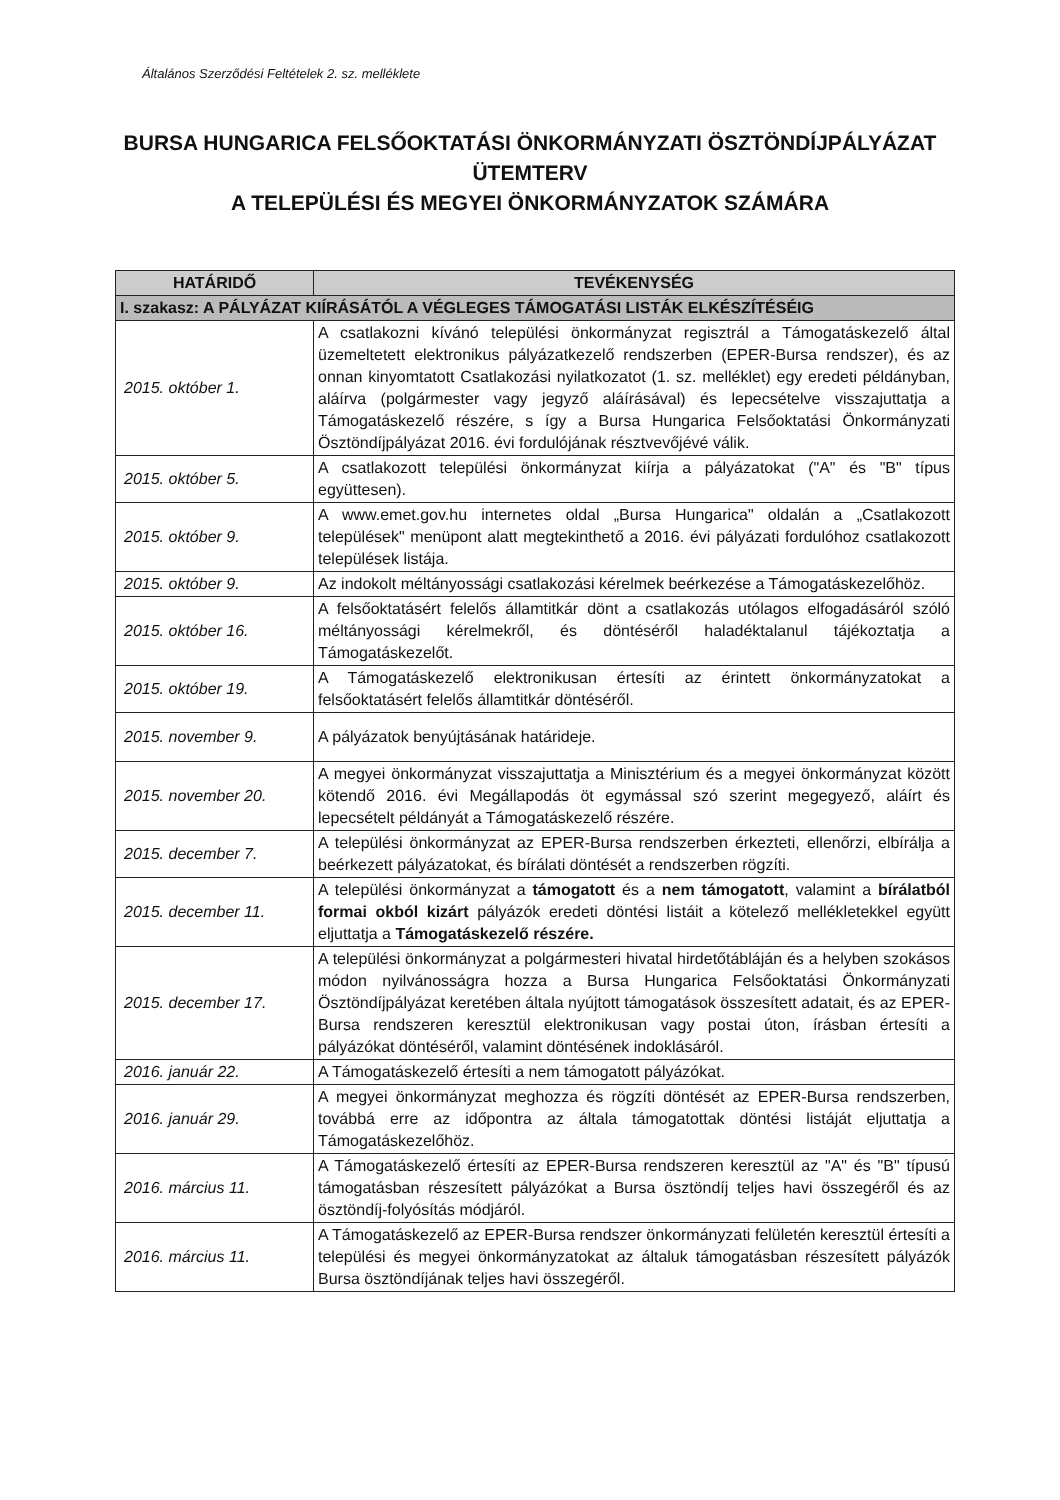Általános Szerződési Feltételek 2. sz. melléklete
BURSA HUNGARICA FELSŐOKTATÁSI ÖNKORMÁNYZATI ÖSZTÖNDÍJPÁLYÁZAT
ÜTEMTERV
A TELEPÜLÉSI ÉS MEGYEI ÖNKORMÁNYZATOK SZÁMÁRA
| HATÁRIDŐ | TEVÉKENYSÉG |
| --- | --- |
| I. szakasz: A PÁLYÁZAT KIÍRÁSÁTÓL A VÉGLEGES TÁMOGATÁSI LISTÁK ELKÉSZÍTÉSÉIG | |
| 2015. október 1. | A csatlakozni kívánó települési önkormányzat regisztrál a Támogatáskezelő által üzemeltetett elektronikus pályázatkezelő rendszerben (EPER-Bursa rendszer), és az onnan kinyomtatott Csatlakozási nyilatkozatot (1. sz. melléklet) egy eredeti példányban, aláírva (polgármester vagy jegyző aláírásával) és lepecsételve visszajuttatja a Támogatáskezelő részére, s így a Bursa Hungarica Felsőoktatási Önkormányzati Ösztöndíjpályázat 2016. évi fordulójának résztvevőjévé válik. |
| 2015. október 5. | A csatlakozott települési önkormányzat kiírja a pályázatokat ("A" és "B" típus együttesen). |
| 2015. október 9. | A www.emet.gov.hu internetes oldal „Bursa Hungarica" oldalán a „Csatlakozott települések" menüpont alatt megtekinthető a 2016. évi pályázati fordulóhoz csatlakozott települések listája. |
| 2015. október 9. | Az indokolt méltányossági csatlakozási kérelmek beérkezése a Támogatáskezelőhöz. |
| 2015. október 16. | A felsőoktatásért felelős államtitkár dönt a csatlakozás utólagos elfogadásáról szóló méltányossági kérelmekről, és döntéséről haladéktalanul tájékoztatja a Támogatáskezelőt. |
| 2015. október 19. | A Támogatáskezelő elektronikusan értesíti az érintett önkormányzatokat a felsőoktatásért felelős államtitkár döntéséről. |
| 2015. november 9. | A pályázatok benyújtásának határideje. |
| 2015. november 20. | A megyei önkormányzat visszajuttatja a Minisztérium és a megyei önkormányzat között kötendő 2016. évi Megállapodás öt egymással szó szerint megegyező, aláírt és lepecsételt példányát a Támogatáskezelő részére. |
| 2015. december 7. | A települési önkormányzat az EPER-Bursa rendszerben érkezteti, ellenőrzi, elbírálja a beérkezett pályázatokat, és bírálati döntését a rendszerben rögzíti. |
| 2015. december 11. | A települési önkormányzat a támogatott és a nem támogatott , valamint a bírálatból formai okból kizárt pályázók eredeti döntési listáit a kötelező mellékletekkel együtt eljuttatja a Támogatáskezelő részére. |
| 2015. december 17. | A települési önkormányzat a polgármesteri hivatal hirdetőtábláján és a helyben szokásos módon nyilvánosságra hozza a Bursa Hungarica Felsőoktatási Önkormányzati Ösztöndíjpályázat keretében általa nyújtott támogatások összesített adatait, és az EPER-Bursa rendszeren keresztül elektronikusan vagy postai úton, írásban értesíti a pályázókat döntéséről, valamint döntésének indoklásáról. |
| 2016. január 22. | A Támogatáskezelő értesíti a nem támogatott pályázókat. |
| 2016. január 29. | A megyei önkormányzat meghozza és rögzíti döntését az EPER-Bursa rendszerben, továbbá erre az időpontra az általa támogatottak döntési listáját eljuttatja a Támogatáskezelőhöz. |
| 2016. március 11. | A Támogatáskezelő értesíti az EPER-Bursa rendszeren keresztül az "A" és "B" típusú támogatásban részesített pályázókat a Bursa ösztöndíj teljes havi összegéről és az ösztöndíj-folyósítás módjáról. |
| 2016. március 11. | A Támogatáskezelő az EPER-Bursa rendszer önkormányzati felületén keresztül értesíti a települési és megyei önkormányzatokat az általuk támogatásban részesített pályázók Bursa ösztöndíjának teljes havi összegéről. |